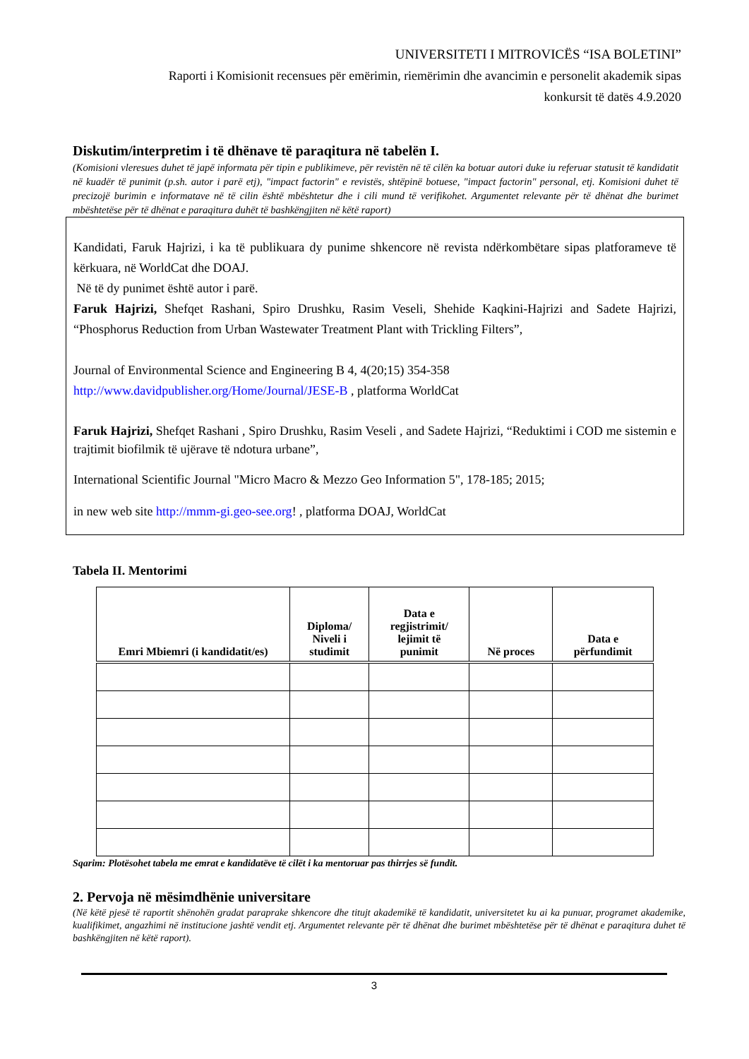UNIVERSITETI I MITROVICËS “ISA BOLETINI”
Raporti i Komisionit recensues për emërimin, riemërimin dhe avancimin e personelit akademik sipas
konkursit të datës 4.9.2020
Diskutim/interpretim i të dhënave të paraqitura në tabelën I.
(Komisioni vleresues duhet të japë informata për tipin e publikimeve, për revistën në të cilën ka botuar autori duke iu referuar statusit të kandidatit në kuadër të punimit (p.sh. autor i parë etj), "impact factorin" e revistës, shtëpinë botuese, "impact factorin" personal, etj. Komisioni duhet të precizojë burimin e informatave në të cilin është mbështetur dhe i cili mund të verifikohet. Argumentet relevante për të dhënat dhe burimet mbështetëse për të dhënat e paraqitura duhët të bashkëngjiten në këtë raport)
Kandidati, Faruk Hajrizi, i ka të publikuara dy punime shkencore në revista ndërkombëtare sipas platforameve të kërkuara, në WorldCat dhe DOAJ.
Në të dy punimet është autor i parë.
Faruk Hajrizi, Shefqet Rashani, Spiro Drushku, Rasim Veseli, Shehide Kaqkini-Hajrizi and Sadete Hajrizi, “Phosphorus Reduction from Urban Wastewater Treatment Plant with Trickling Filters”,
Journal of Environmental Science and Engineering B 4, 4(20;15) 354-358
http://www.davidpublisher.org/Home/Journal/JESE-B , platforma WorldCat
Faruk Hajrizi, Shefqet Rashani , Spiro Drushku, Rasim Veseli , and Sadete Hajrizi, “Reduktimi i COD me sistemin e trajtimit biofilmik të ujërave të ndotura urbane”,
International Scientific Journal "Micro Macro & Mezzo Geo Information 5", 178-185; 2015;
in new web site http://mmm-gi.geo-see.org! , platforma DOAJ, WorldCat
Tabela II. Mentorimi
| Emri Mbiemri (i kandidatit/es) | Diploma/ Niveli i studimit | Data e regjistrimit/ lejimit të punimit | Në proces | Data e përfundimit |
| --- | --- | --- | --- | --- |
Sqarim: Plotësohet tabela me emrat e kandidatëve të cilët i ka mentoruar pas thirrjes së fundit.
2. Pervoja në mësimdhënie universitare
(Në këtë pjesë të raportit shënohën gradat paraprake shkencore dhe titujt akademikë të kandidatit, universitetet ku ai ka punuar, programet akademike, kualifikimet, angazhimi në institucione jashtë vendit etj. Argumentet relevante për të dhënat dhe burimet mbështetëse për të dhënat e paraqitura duhet të bashkëngjiten në këtë raport).
3